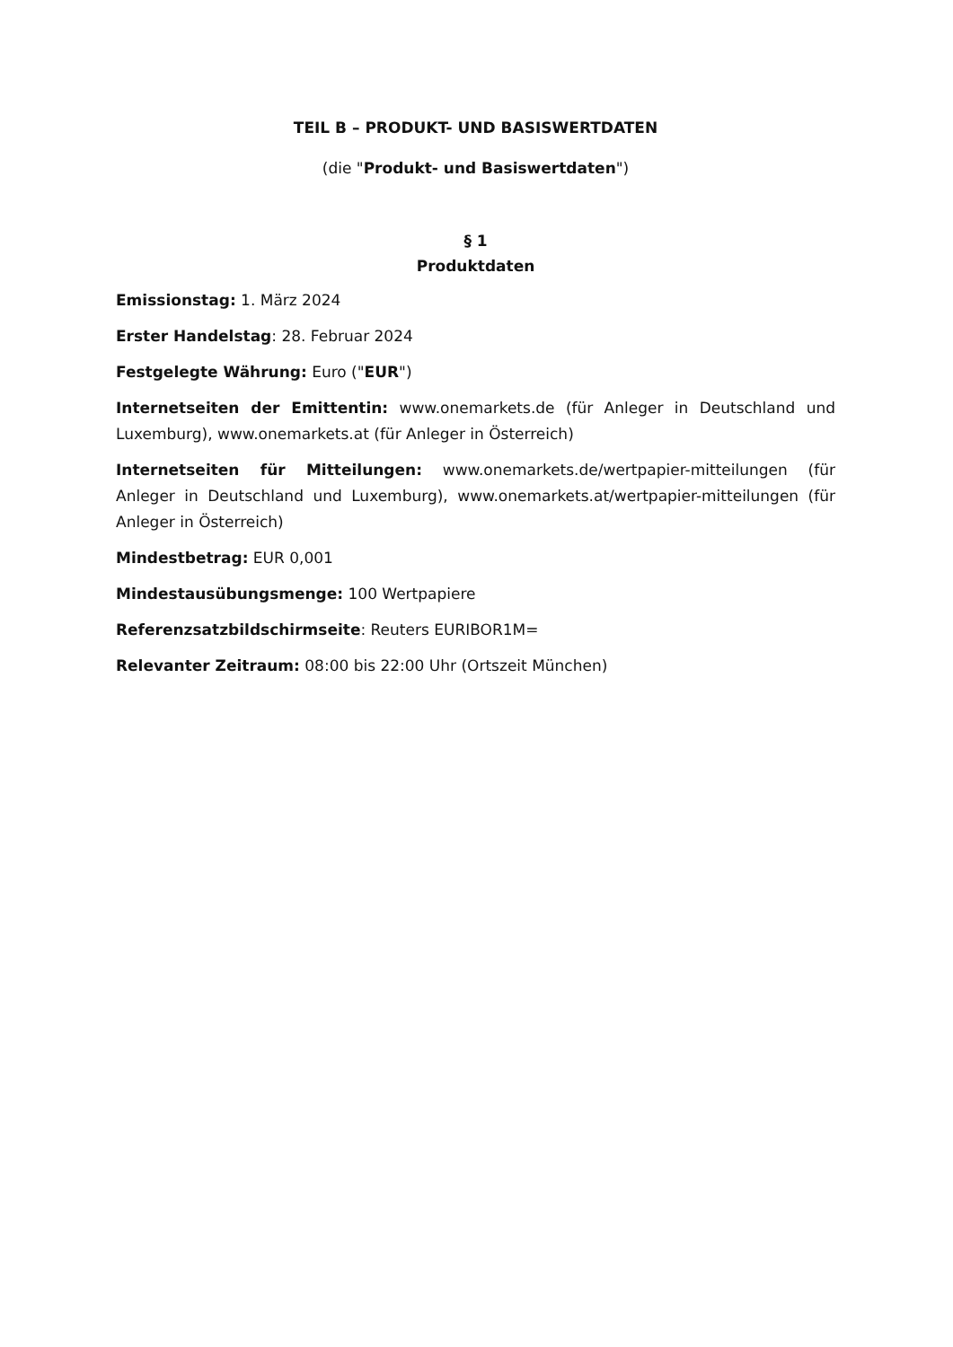TEIL B – PRODUKT- UND BASISWERTDATEN
(die "Produkt- und Basiswertdaten")
§ 1
Produktdaten
Emissionstag: 1. März 2024
Erster Handelstag: 28. Februar 2024
Festgelegte Währung: Euro ("EUR")
Internetseiten der Emittentin: www.onemarkets.de (für Anleger in Deutschland und Luxemburg), www.onemarkets.at (für Anleger in Österreich)
Internetseiten für Mitteilungen: www.onemarkets.de/wertpapier-mitteilungen (für Anleger in Deutschland und Luxemburg), www.onemarkets.at/wertpapier-mitteilungen (für Anleger in Österreich)
Mindestbetrag: EUR 0,001
Mindestausübungsmenge: 100 Wertpapiere
Referenzsatzbildschirmseite: Reuters EURIBOR1M=
Relevanter Zeitraum: 08:00 bis 22:00 Uhr (Ortszeit München)